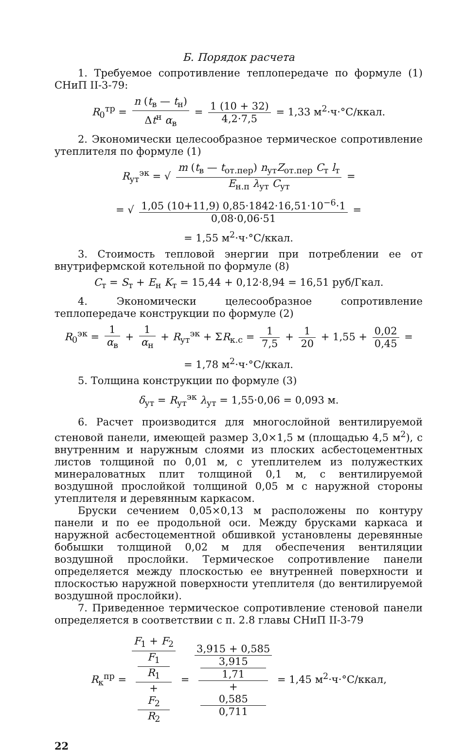Б. Порядок расчета
1. Требуемое сопротивление теплопередаче по формуле (1) СНиП II-3-79:
R<sub>0</sub><sup>тр</sup> = n (t<sub>в</sub> — t<sub>н</sub>) Δt<sup>н</sup> α<sub>в</sub> = 1 (10 + 32) 4,2·7,5 = 1,33 м<sup>2</sup>·ч·°С/ккал.
2. Экономически целесообразное термическое сопротивление утеплителя по формуле (1)
R<sub>ут</sub><sup>эк</sup> = √ m (t<sub>в</sub> — t<sub>от.пер</sub>) n<sub>ут</sub>Z<sub>от.пер</sub> C<sub>т</sub> l<sub>т</sub> E<sub>н.п</sub> λ<sub>ут</sub> C<sub>ут</sub> =
= √ 1,05 (10+11,9) 0,85·1842·16,51·10<sup>−6</sup>·1 0,08·0,06·51 =
= 1,55 м<sup>2</sup>·ч·°С/ккал.
3. Стоимость тепловой энергии при потреблении ее от внутрифермской котельной по формуле (8)
C<sub>т</sub> = S<sub>т</sub> + E<sub>н</sub> K<sub>т</sub> = 15,44 + 0,12·8,94 = 16,51 руб/Гкал.
4. Экономически целесообразное сопротивление теплопередаче конструкции по формуле (2)
R<sub>0</sub><sup>эк</sup> = 1 α<sub>в</sub> + 1 α<sub>н</sub> + R<sub>ут</sub><sup>эк</sup> + ΣR<sub>к.с</sub> = 1 7,5 + 1 20 + 1,55 + 0,02 0,45 =
= 1,78 м<sup>2</sup>·ч·°С/ккал.
5. Толщина конструкции по формуле (3)
δ<sub>ут</sub> = R<sub>ут</sub><sup>эк</sup> λ<sub>ут</sub> = 1,55·0,06 = 0,093 м.
6. Расчет производится для многослойной вентилируемой стеновой панели, имеющей размер 3,0×1,5 м (площадью 4,5 м<sup>2</sup>), с внутренним и наружным слоями из плоских асбестоцементных листов толщиной по 0,01 м, с утеплителем из полужестких минераловатных плит толщиной 0,1 м, с вентилируемой воздушной прослойкой толщиной 0,05 м с наружной стороны утеплителя и деревянным каркасом.
Бруски сечением 0,05×0,13 м расположены по контуру панели и по ее продольной оси. Между брусками каркаса и наружной асбестоцементной обшивкой установлены деревянные бобышки толщиной 0,02 м для обеспечения вентиляции воздушной прослойки. Термическое сопротивление панели определяется между плоскостью ее внутренней поверхности и плоскостью наружной поверхности утеплителя (до вентилируемой воздушной прослойки).
7. Приведенное термическое сопротивление стеновой панели определяется в соответствии с п. 2.8 главы СНиП II-3-79
R<sub>к</sub><sup>пр</sup> = F<sub>1</sub> + F<sub>2</sub> F<sub>1</sub>
R<sub>1</sub>
+
F<sub>2</sub>
R<sub>2</sub> = 3,915 + 0,585 3,915
1,71
+
0,585
0,711 = 1,45 м<sup>2</sup>·ч·°С/ккал,
22